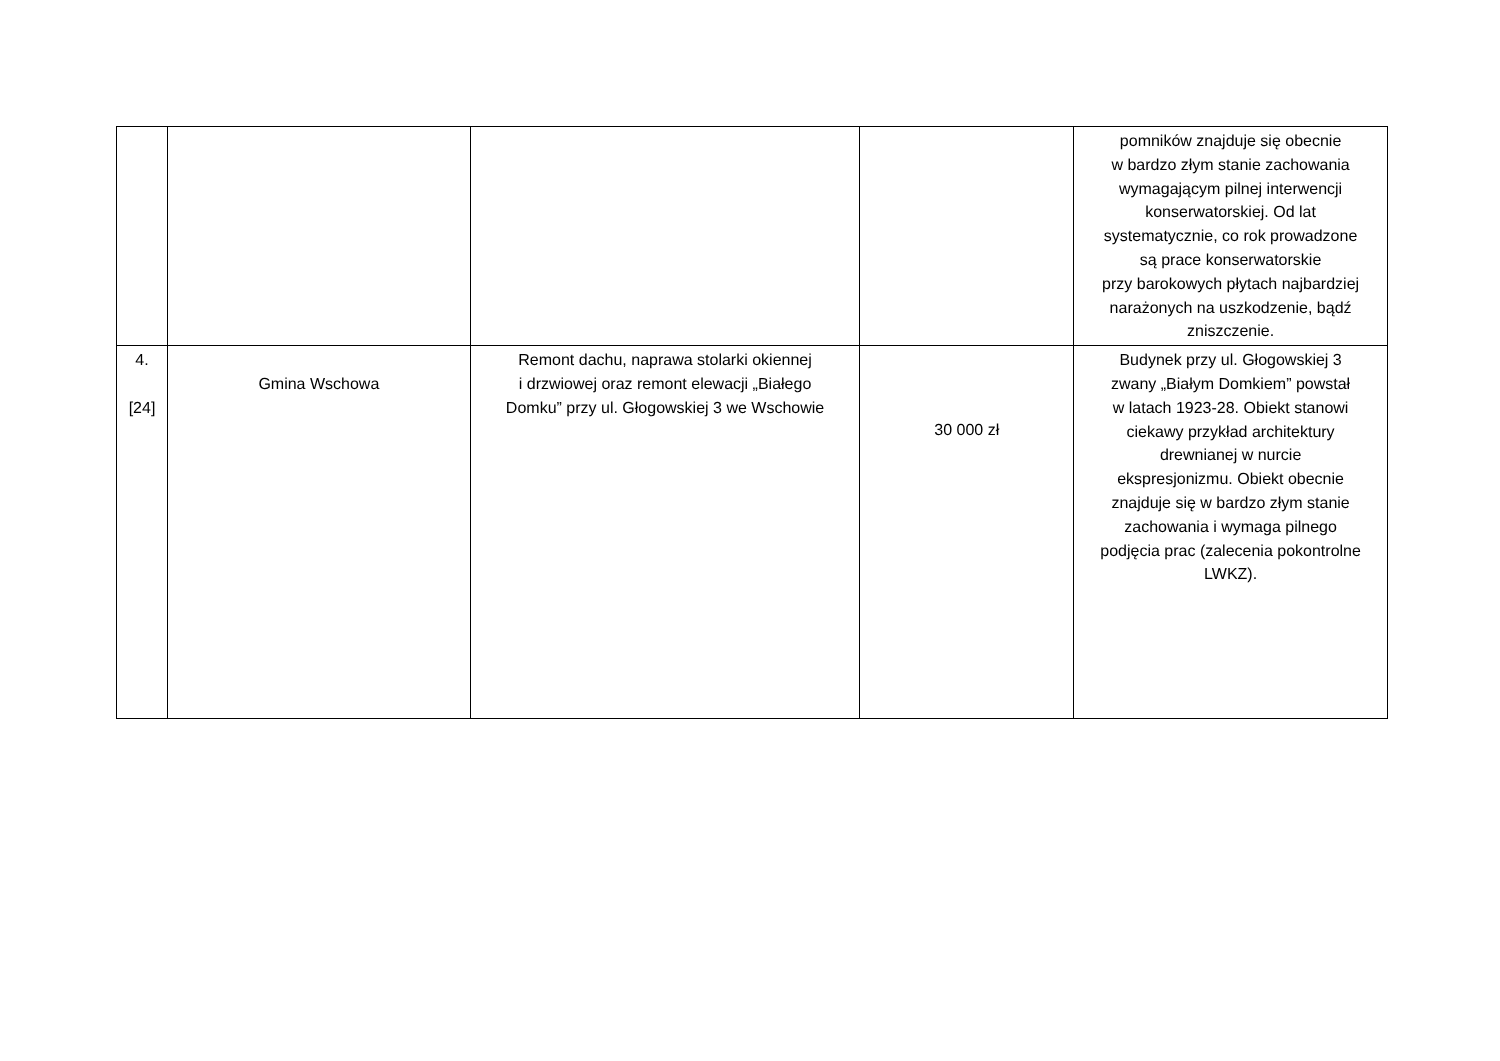| | | | | pomników znajduje się obecnie w bardzo złym stanie zachowania wymagającym pilnej interwencji konserwatorskiej. Od lat systematycznie, co rok prowadzone są prace konserwatorskie przy barokowych płytach najbardziej narażonych na uszkodzenie, bądź zniszczenie. |
| 4. [24] | Gmina Wschowa | Remont dachu, naprawa stolarki okiennej i drzwiowej oraz remont elewacji „Białego Domku” przy ul. Głogowskiej 3 we Wschowie | 30 000 zł | Budynek przy ul. Głogowskiej 3 zwany „Białym Domkiem” powstał w latach 1923-28. Obiekt stanowi ciekawy przykład architektury drewnianej w nurcie ekspresjonizmu. Obiekt obecnie znajduje się w bardzo złym stanie zachowania i wymaga pilnego podjęcia prac (zalecenia pokontrolne LWKZ). |